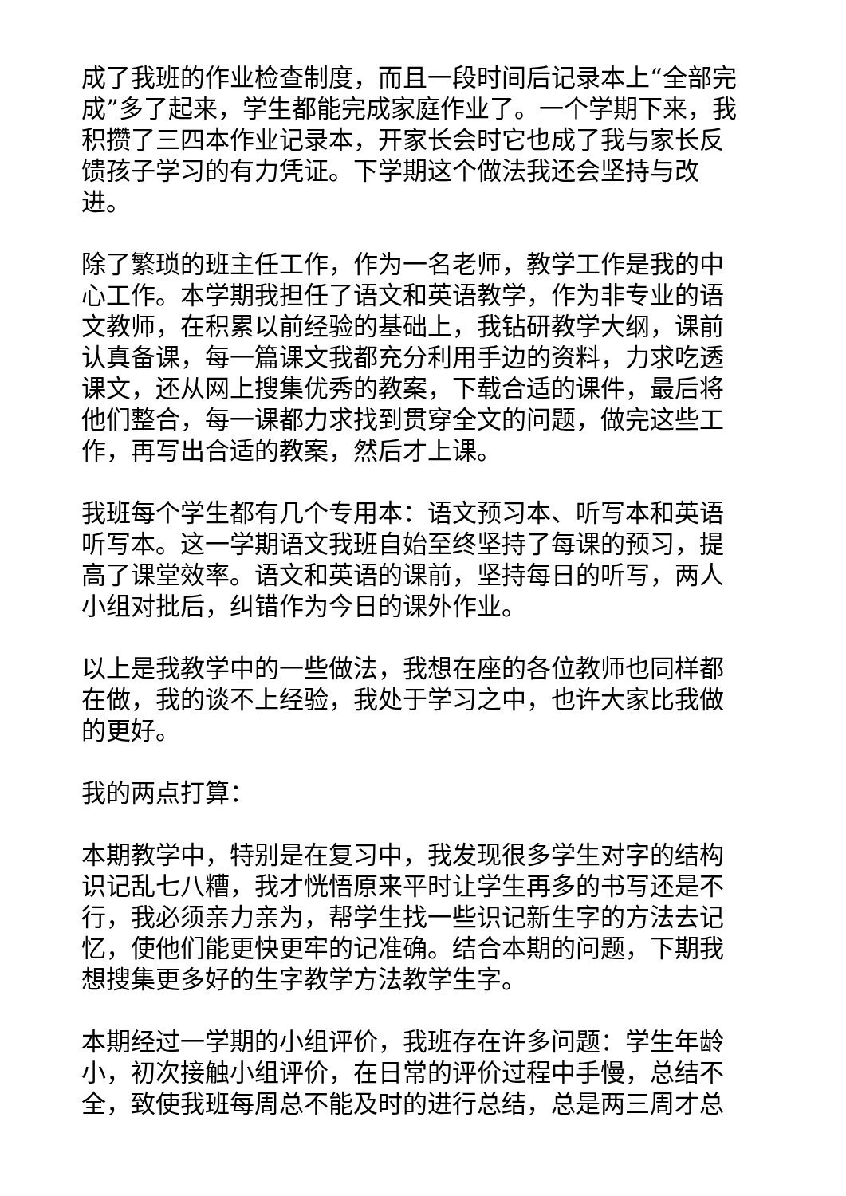成了我班的作业检查制度，而且一段时间后记录本上“全部完成”多了起来，学生都能完成家庭作业了。一个学期下来，我积攒了三四本作业记录本，开家长会时它也成了我与家长反馈孩子学习的有力凭证。下学期这个做法我还会坚持与改进。
除了繁琐的班主任工作，作为一名老师，教学工作是我的中心工作。本学期我担任了语文和英语教学，作为非专业的语文教师，在积累以前经验的基础上，我钻研教学大纲，课前认真备课，每一篇课文我都充分利用手边的资料，力求吃透课文，还从网上搜集优秀的教案，下载合适的课件，最后将他们整合，每一课都力求找到贯穿全文的问题，做完这些工作，再写出合适的教案，然后才上课。
我班每个学生都有几个专用本：语文预习本、听写本和英语听写本。这一学期语文我班自始至终坚持了每课的预习，提高了课堂效率。语文和英语的课前，坚持每日的听写，两人小组对批后，纠错作为今日的课外作业。
以上是我教学中的一些做法，我想在座的各位教师也同样都在做，我的谈不上经验，我处于学习之中，也许大家比我做的更好。
我的两点打算：
本期教学中，特别是在复习中，我发现很多学生对字的结构识记乱七八糟，我才恍悟原来平时让学生再多的书写还是不行，我必须亲力亲为，帮学生找一些识记新生字的方法去记忆，使他们能更快更牢的记准确。结合本期的问题，下期我想搜集更多好的生字教学方法教学生字。
本期经过一学期的小组评价，我班存在许多问题：学生年龄小，初次接触小组评价，在日常的评价过程中手慢，总结不全，致使我班每周总不能及时的进行总结，总是两三周才总